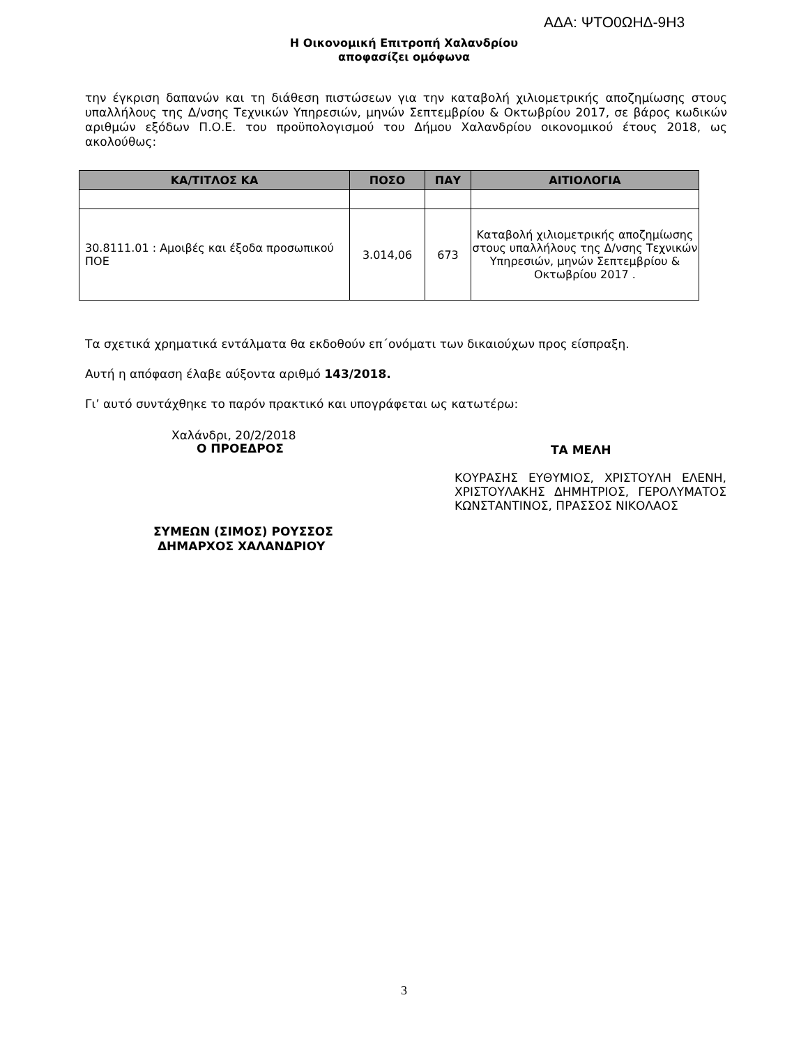ΑΔΑ: ΨΤΟ0ΩΗΔ-9Η3
Η Οικονομική Επιτροπή Χαλανδρίου
αποφασίζει ομόφωνα
την έγκριση δαπανών και τη διάθεση πιστώσεων για την καταβολή χιλιομετρικής αποζημίωσης στους υπαλλήλους της Δ/νσης Τεχνικών Υπηρεσιών, μηνών Σεπτεμβρίου & Οκτωβρίου 2017, σε βάρος κωδικών αριθμών εξόδων Π.Ο.Ε. του προϋπολογισμού του Δήμου Χαλανδρίου οικονομικού έτους 2018, ως ακολούθως:
| ΚΑ/ΤΙΤΛΟΣ ΚΑ | ΠΟΣΟ | ΠΑΥ | ΑΙΤΙΟΛΟΓΙΑ |
| --- | --- | --- | --- |
| 30.8111.01 : Αμοιβές και έξοδα προσωπικού ΠΟΕ | 3.014,06 | 673 | Καταβολή χιλιομετρικής αποζημίωσης στους υπαλλήλους της Δ/νσης Τεχνικών Υπηρεσιών, μηνών Σεπτεμβρίου & Οκτωβρίου 2017 . |
Τα σχετικά χρηματικά εντάλματα θα εκδοθούν επ΄ονόματι των δικαιούχων προς είσπραξη.
Αυτή η απόφαση έλαβε αύξοντα αριθμό 143/2018.
Γι’ αυτό συντάχθηκε το παρόν πρακτικό και υπογράφεται ως κατωτέρω:
Χαλάνδρι, 20/2/2018
Ο ΠΡΟΕΔΡΟΣ
ΣΥΜΕΩΝ (ΣΙΜΟΣ) ΡΟΥΣΣΟΣ
ΔΗΜΑΡΧΟΣ ΧΑΛΑΝΔΡΙΟΥ
ΤΑ ΜΕΛΗ
ΚΟΥΡΑΣΗΣ ΕΥΘΥΜΙΟΣ, ΧΡΙΣΤΟΥΛΗ ΕΛΕΝΗ, ΧΡΙΣΤΟΥΛΑΚΗΣ ΔΗΜΗΤΡΙΟΣ, ΓΕΡΟΛΥΜΑΤΟΣ ΚΩΝΣΤΑΝΤΙΝΟΣ, ΠΡΑΣΣΟΣ ΝΙΚΟΛΑΟΣ
3